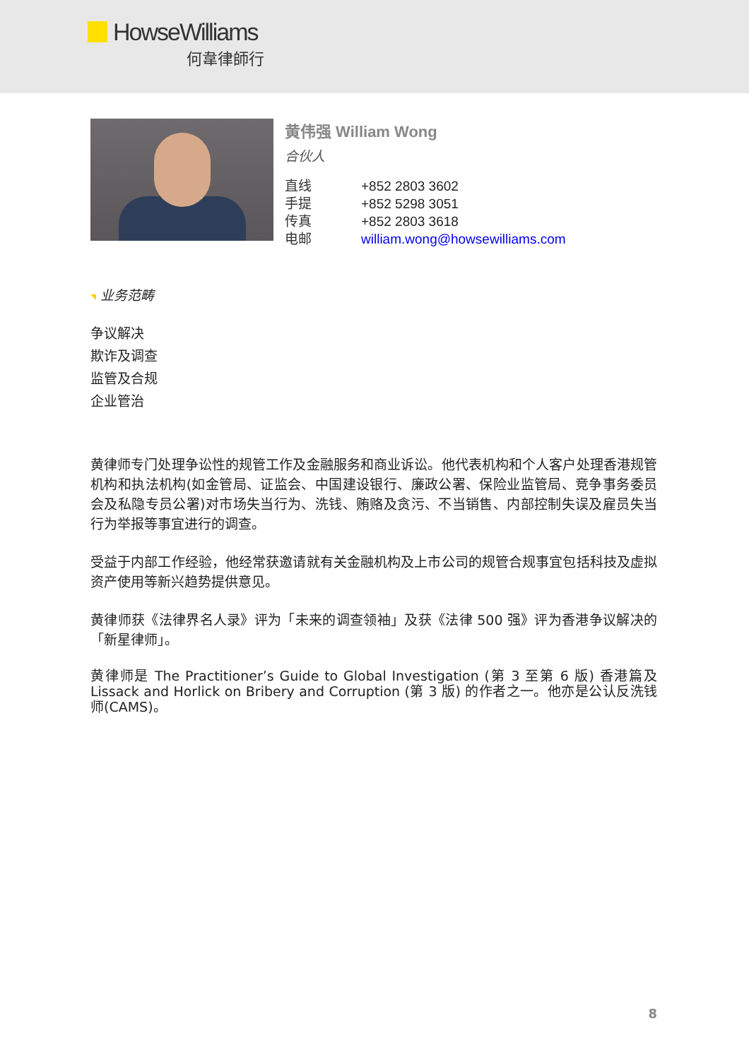HowseWilliams
何韋律師行
黄伟强 William Wong
合伙人
| 直线 | +852 2803 3602 |
| 手提 | +852 5298 3051 |
| 传真 | +852 2803 3618 |
| 电邮 | william.wong@howsewilliams.com |
业务范畴
争议解决
欺诈及调查
监管及合规
企业管治
黄律师专门处理争讼性的规管工作及金融服务和商业诉讼。他代表机构和个人客户处理香港规管机构和执法机构(如金管局、证监会、中国建设银行、廉政公署、保险业监管局、竞争事务委员会及私隐专员公署)对市场失当行为、洗钱、贿赂及贪污、不当销售、内部控制失误及雇员失当行为举报等事宜进行的调查。
受益于内部工作经验，他经常获邀请就有关金融机构及上市公司的规管合规事宜包括科技及虚拟资产使用等新兴趋势提供意见。
黄律师获《法律界名人录》评为「未来的调查领袖」及获《法律 500 强》评为香港争议解决的「新星律师」。
黄律师是 The Practitioner’s Guide to Global Investigation (第 3 至第 6 版) 香港篇及 Lissack and Horlick on Bribery and Corruption (第 3 版) 的作者之一。他亦是公认反洗钱师(CAMS)。
8